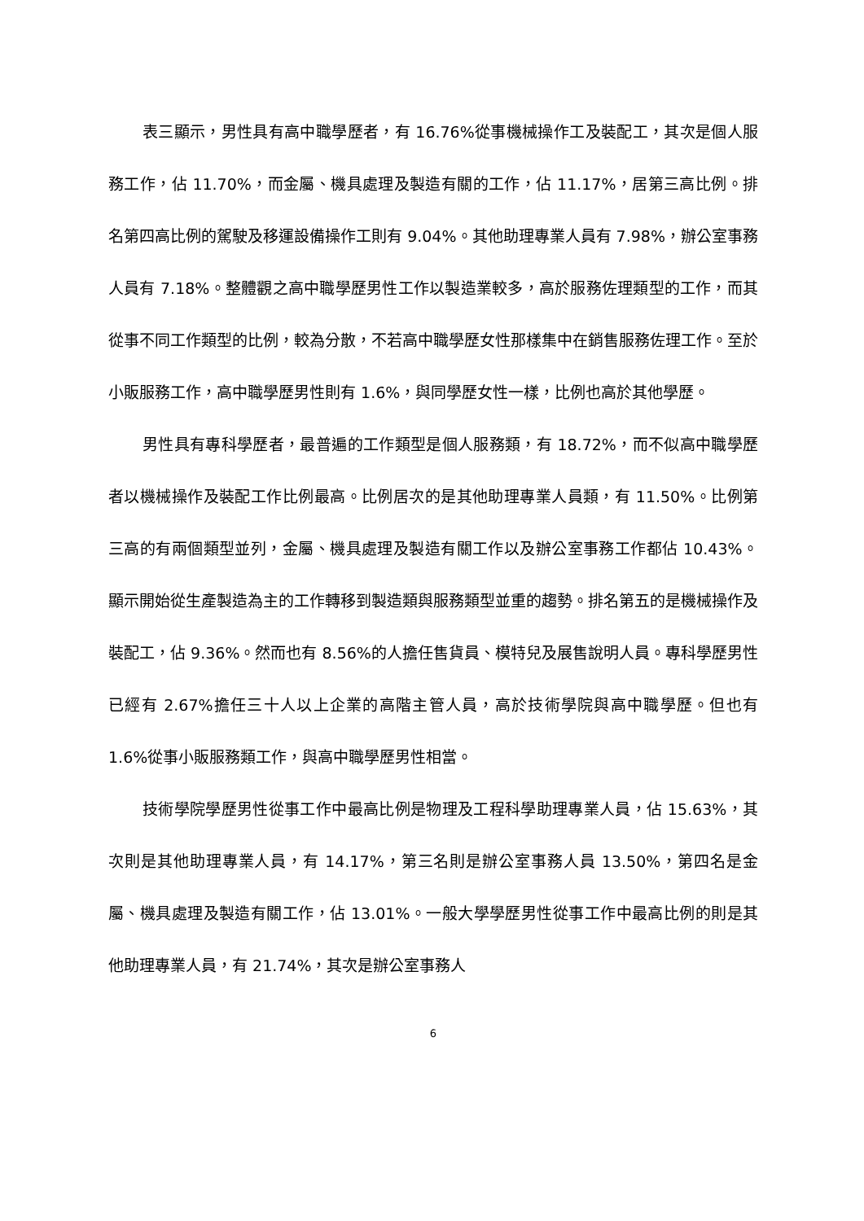表三顯示，男性具有高中職學歷者，有 16.76%從事機械操作工及裝配工，其次是個人服務工作，佔 11.70%，而金屬、機具處理及製造有關的工作，佔 11.17%，居第三高比例。排名第四高比例的駕駛及移運設備操作工則有 9.04%。其他助理專業人員有 7.98%，辦公室事務人員有 7.18%。整體觀之高中職學歷男性工作以製造業較多，高於服務佐理類型的工作，而其從事不同工作類型的比例，較為分散，不若高中職學歷女性那樣集中在銷售服務佐理工作。至於小販服務工作，高中職學歷男性則有 1.6%，與同學歷女性一樣，比例也高於其他學歷。
男性具有專科學歷者，最普遍的工作類型是個人服務類，有 18.72%，而不似高中職學歷者以機械操作及裝配工作比例最高。比例居次的是其他助理專業人員類，有 11.50%。比例第三高的有兩個類型並列，金屬、機具處理及製造有關工作以及辦公室事務工作都佔 10.43%。顯示開始從生產製造為主的工作轉移到製造類與服務類型並重的趨勢。排名第五的是機械操作及裝配工，佔 9.36%。然而也有 8.56%的人擔任售貨員、模特兒及展售說明人員。專科學歷男性已經有 2.67%擔任三十人以上企業的高階主管人員，高於技術學院與高中職學歷。但也有 1.6%從事小販服務類工作，與高中職學歷男性相當。
技術學院學歷男性從事工作中最高比例是物理及工程科學助理專業人員，佔 15.63%，其次則是其他助理專業人員，有 14.17%，第三名則是辦公室事務人員 13.50%，第四名是金屬、機具處理及製造有關工作，佔 13.01%。一般大學學歷男性從事工作中最高比例的則是其他助理專業人員，有 21.74%，其次是辦公室事務人
6